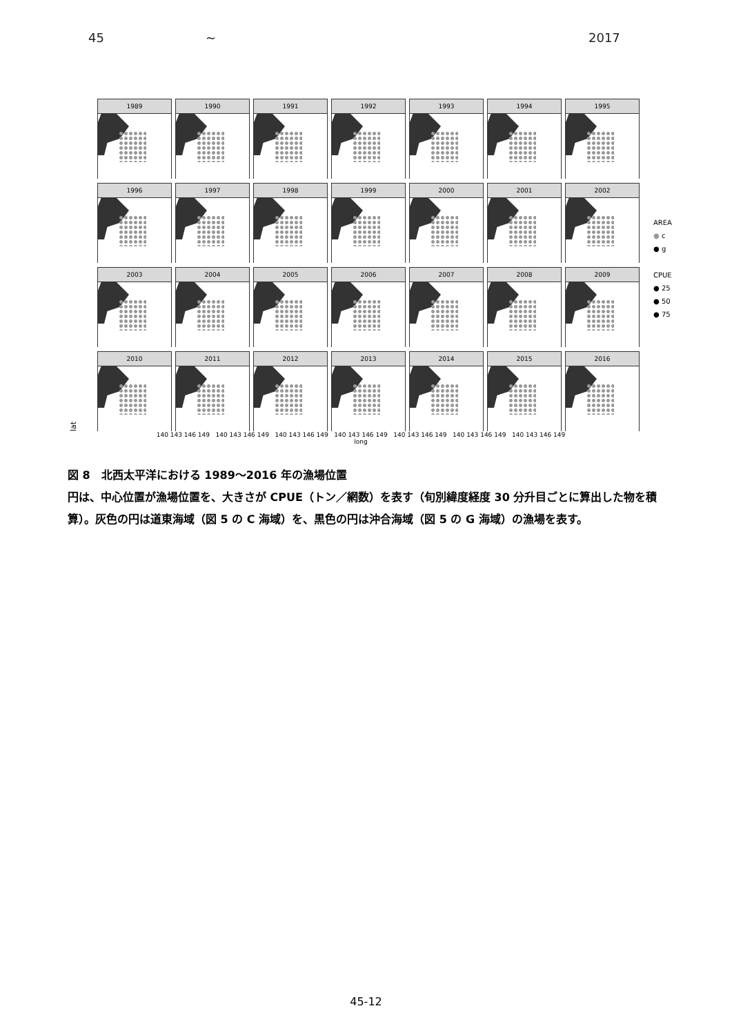45 ~ 2017
lat
1989
1990
1991
1992
1993
1994
1995
1996
1997
1998
1999
2000
2001
2002
2003
2004
2005
2006
2007
2008
2009
2010
2011
2012
2013
2014
2015
2016
AREA
● c
● g
CPUE
● 25
● 50
● 75
140 143 146 149 140 143 146 149 140 143 146 149 140 143 146 149 140 143 146 149 140 143 146 149 140 143 146 149
long
図 8　北西太平洋における 1989～2016 年の漁場位置
円は、中心位置が漁場位置を、大きさが CPUE（トン／網数）を表す（旬別緯度経度 30 分升目ごとに算出した物を積算）。灰色の円は道東海域（図 5 の C 海域）を、黒色の円は沖合海域（図 5 の G 海域）の漁場を表す。
45-12